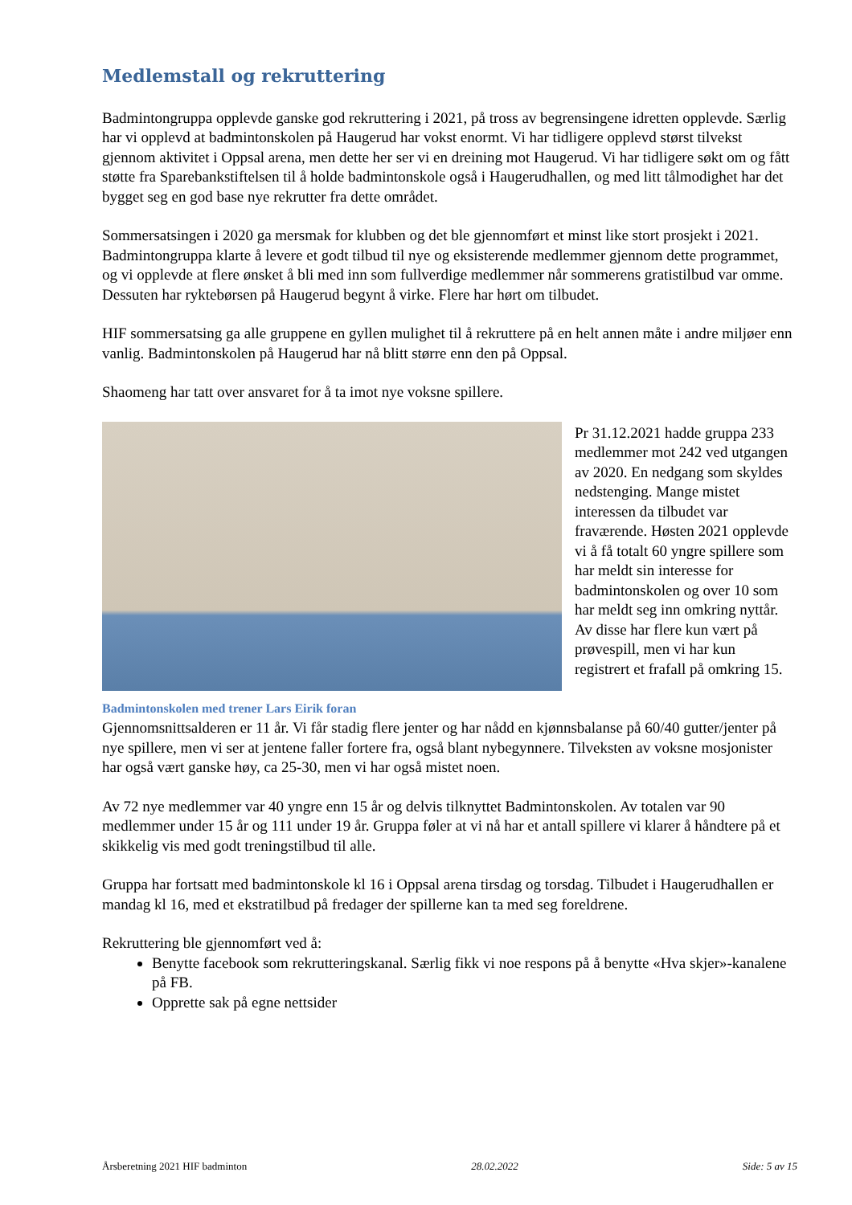Medlemstall og rekruttering
Badmintongruppa opplevde ganske god rekruttering i 2021, på tross av begrensingene idretten opplevde. Særlig har vi opplevd at badmintonskolen på Haugerud har vokst enormt. Vi har tidligere opplevd størst tilvekst gjennom aktivitet i Oppsal arena, men dette her ser vi en dreining mot Haugerud. Vi har tidligere søkt om og fått støtte fra Sparebankstiftelsen til å holde badmintonskole også i Haugerudhallen, og med litt tålmodighet har det bygget seg en god base nye rekrutter fra dette området.
Sommersatsingen i 2020 ga mersmak for klubben og det ble gjennomført et minst like stort prosjekt i 2021. Badmintongruppa klarte å levere et godt tilbud til nye og eksisterende medlemmer gjennom dette programmet, og vi opplevde at flere ønsket å bli med inn som fullverdige medlemmer når sommerens gratistilbud var omme. Dessuten har ryktebørsen på Haugerud begynt å virke. Flere har hørt om tilbudet.
HIF sommersatsing ga alle gruppene en gyllen mulighet til å rekruttere på en helt annen måte i andre miljøer enn vanlig. Badmintonskolen på Haugerud har nå blitt større enn den på Oppsal.
Shaomeng har tatt over ansvaret for å ta imot nye voksne spillere.
Badmintonskolen med trener Lars Eirik foran
Pr 31.12.2021 hadde gruppa 233 medlemmer mot 242 ved utgangen av 2020. En nedgang som skyldes nedstenging. Mange mistet interessen da tilbudet var fraværende. Høsten 2021 opplevde vi å få totalt 60 yngre spillere som har meldt sin interesse for badmintonskolen og over 10 som har meldt seg inn omkring nyttår. Av disse har flere kun vært på prøvespill, men vi har kun registrert et frafall på omkring 15.
Gjennomsnittsalderen er 11 år. Vi får stadig flere jenter og har nådd en kjønnsbalanse på 60/40 gutter/jenter på nye spillere, men vi ser at jentene faller fortere fra, også blant nybegynnere. Tilveksten av voksne mosjonister har også vært ganske høy, ca 25-30, men vi har også mistet noen.
Av 72 nye medlemmer var 40 yngre enn 15 år og delvis tilknyttet Badmintonskolen. Av totalen var 90 medlemmer under 15 år og 111 under 19 år. Gruppa føler at vi nå har et antall spillere vi klarer å håndtere på et skikkelig vis med godt treningstilbud til alle.
Gruppa har fortsatt med badmintonskole kl 16 i Oppsal arena tirsdag og torsdag. Tilbudet i Haugerudhallen er mandag kl 16, med et ekstratilbud på fredager der spillerne kan ta med seg foreldrene.
Rekruttering ble gjennomført ved å:
Benytte facebook som rekrutteringskanal. Særlig fikk vi noe respons på å benytte «Hva skjer»-kanalene på FB.
Opprette sak på egne nettsider
Årsberetning 2021 HIF badminton 28.02.2022 Side: 5 av 15